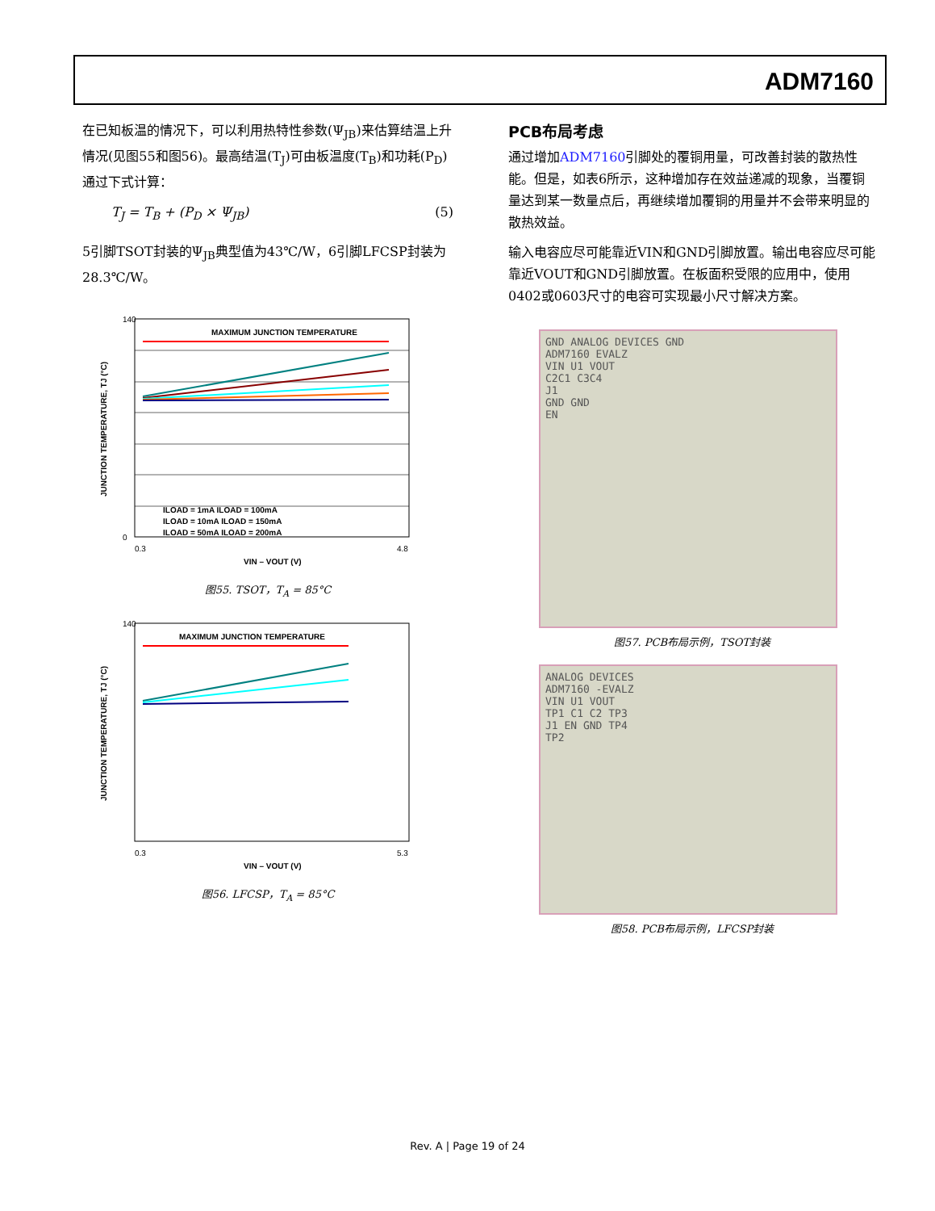ADM7160
在已知板温的情况下，可以利用热特性参数(Ψ<sub>JB</sub>)来估算结温上升情况(见图55和图56)。最高结温(T<sub>J</sub>)可由板温度(T<sub>B</sub>)和功耗(P<sub>D</sub>)通过下式计算：
T<sub>J</sub> = T<sub>B</sub> + (P<sub>D</sub> × Ψ<sub>JB</sub>) (5)
5引脚TSOT封装的Ψ<sub>JB</sub>典型值为43℃/W，6引脚LFCSP封装为28.3℃/W。
MAXIMUM JUNCTION TEMPERATURE
140
0
0.3
4.8
VIN – VOUT (V)
ILOAD = 1mA ILOAD = 100mA
ILOAD = 10mA ILOAD = 150mA
ILOAD = 50mA ILOAD = 200mA
JUNCTION TEMPERATURE, TJ (°C)
图55. TSOT，T<sub>A</sub> = 85°C
MAXIMUM JUNCTION TEMPERATURE
140
0.3
5.3
VIN – VOUT (V)
JUNCTION TEMPERATURE, TJ (°C)
图56. LFCSP，T<sub>A</sub> = 85°C
PCB布局考虑
通过增加ADM7160引脚处的覆铜用量，可改善封装的散热性能。但是，如表6所示，这种增加存在效益递减的现象，当覆铜量达到某一数量点后，再继续增加覆铜的用量并不会带来明显的散热效益。
输入电容应尽可能靠近VIN和GND引脚放置。输出电容应尽可能靠近VOUT和GND引脚放置。在板面积受限的应用中，使用0402或0603尺寸的电容可实现最小尺寸解决方案。
GND ANALOG DEVICES GND
ADM7160 EVALZ
VIN U1 VOUT
C2C1 C3C4
J1
GND GND
EN
图57. PCB布局示例，TSOT封装
ANALOG DEVICES
ADM7160 -EVALZ
VIN U1 VOUT
TP1 C1 C2 TP3
J1 EN GND TP4
TP2
图58. PCB布局示例，LFCSP封装
Rev. A | Page 19 of 24